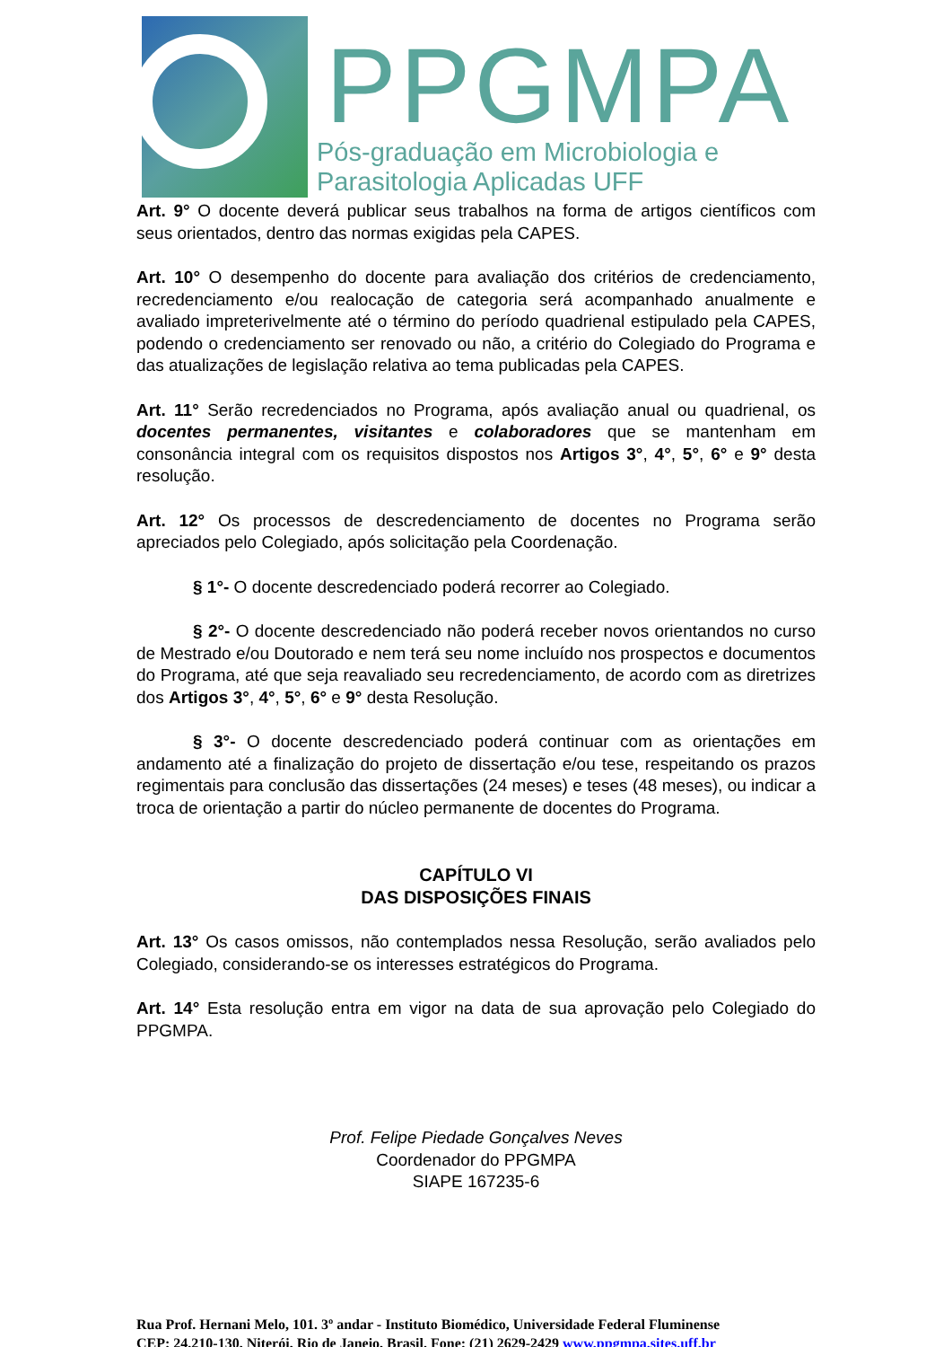PPGMPA
Pós-graduação em Microbiologia e
Parasitologia Aplicadas UFF
Art. 9° O docente deverá publicar seus trabalhos na forma de artigos científicos com seus orientados, dentro das normas exigidas pela CAPES.
Art. 10° O desempenho do docente para avaliação dos critérios de credenciamento, recredenciamento e/ou realocação de categoria será acompanhado anualmente e avaliado impreterivelmente até o término do período quadrienal estipulado pela CAPES, podendo o credenciamento ser renovado ou não, a critério do Colegiado do Programa e das atualizações de legislação relativa ao tema publicadas pela CAPES.
Art. 11° Serão recredenciados no Programa, após avaliação anual ou quadrienal, os docentes permanentes, visitantes e colaboradores que se mantenham em consonância integral com os requisitos dispostos nos Artigos 3°, 4°, 5°, 6° e 9° desta resolução.
Art. 12° Os processos de descredenciamento de docentes no Programa serão apreciados pelo Colegiado, após solicitação pela Coordenação.
§ 1°- O docente descredenciado poderá recorrer ao Colegiado.
§ 2°- O docente descredenciado não poderá receber novos orientandos no curso de Mestrado e/ou Doutorado e nem terá seu nome incluído nos prospectos e documentos do Programa, até que seja reavaliado seu recredenciamento, de acordo com as diretrizes dos Artigos 3°, 4°, 5°, 6° e 9° desta Resolução.
§ 3°- O docente descredenciado poderá continuar com as orientações em andamento até a finalização do projeto de dissertação e/ou tese, respeitando os prazos regimentais para conclusão das dissertações (24 meses) e teses (48 meses), ou indicar a troca de orientação a partir do núcleo permanente de docentes do Programa.
CAPÍTULO VI
DAS DISPOSIÇÕES FINAIS
Art. 13° Os casos omissos, não contemplados nessa Resolução, serão avaliados pelo Colegiado, considerando-se os interesses estratégicos do Programa.
Art. 14° Esta resolução entra em vigor na data de sua aprovação pelo Colegiado do PPGMPA.
Prof. Felipe Piedade Gonçalves Neves
Coordenador do PPGMPA
SIAPE 167235-6
Rua Prof. Hernani Melo, 101. 3º andar - Instituto Biomédico, Universidade Federal Fluminense
CEP: 24.210-130, Niterói, Rio de Janeio, Brasil. Fone: (21) 2629-2429 www.ppgmpa.sites.uff.br